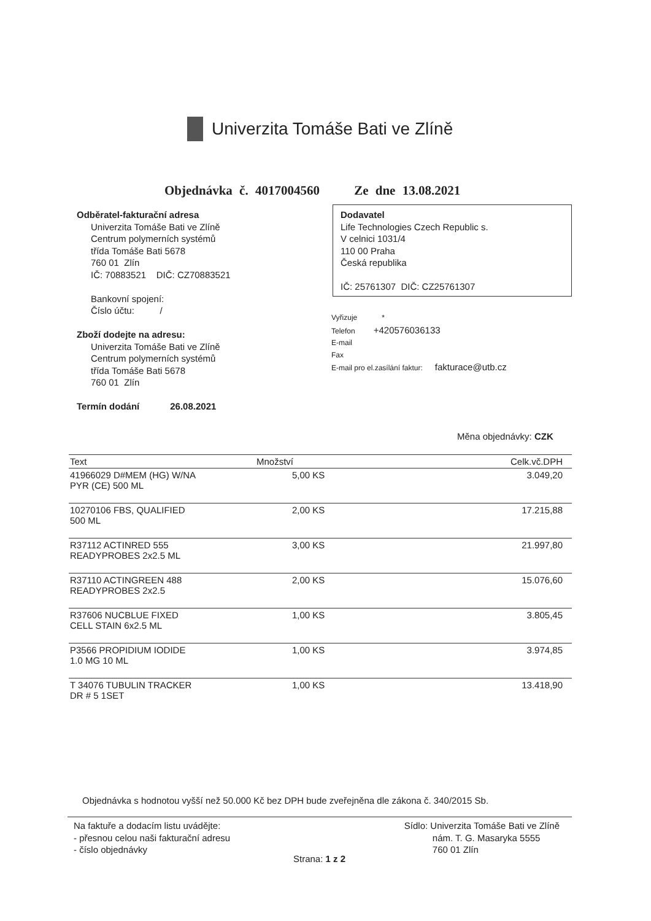Univerzita Tomáše Bati ve Zlíně
Objednávka č. 4017004560 Ze dne 13.08.2021
Odběratel-fakturační adresa
Univerzita Tomáše Bati ve Zlíně
Centrum polymerních systémů
třída Tomáše Bati 5678
760 01 Zlín
IČ: 70883521 DIČ: CZ70883521
Bankovní spojení:
Číslo účtu: /
Zboží dodejte na adresu:
Univerzita Tomáše Bati ve Zlíně
Centrum polymerních systémů
třída Tomáše Bati 5678
760 01 Zlín
Termín dodání 26.08.2021
Dodavatel
Life Technologies Czech Republic s.
V celnici 1031/4
110 00 Praha
Česká republika
IČ: 25761307 DIČ: CZ25761307
Vyřizuje *
Telefon +420576036133
E-mail
Fax
E-mail pro el.zasílání faktur: fakturace@utb.cz
Měna objednávky: CZK
| Text | Množství | Celk.vč.DPH |
| --- | --- | --- |
| 41966029 D#MEM (HG) W/NA PYR (CE) 500 ML | 5,00 KS | 3.049,20 |
| 10270106 FBS, QUALIFIED 500 ML | 2,00 KS | 17.215,88 |
| R37112 ACTINRED 555 READYPROBES 2x2.5 ML | 3,00 KS | 21.997,80 |
| R37110 ACTINGREEN 488 READYPROBES 2x2.5 | 2,00 KS | 15.076,60 |
| R37606 NUCBLUE FIXED CELL STAIN 6x2.5 ML | 1,00 KS | 3.805,45 |
| P3566 PROPIDIUM IODIDE 1.0 MG 10 ML | 1,00 KS | 3.974,85 |
| T 34076 TUBULIN TRACKER DR # 5 1SET | 1,00 KS | 13.418,90 |
Objednávka s hodnotou vyšší než 50.000 Kč bez DPH bude zveřejněna dle zákona č. 340/2015 Sb.
Na faktuře a dodacím listu uvádějte:
- přesnou celou naši fakturační adresu
- číslo objednávky
Sídlo: Univerzita Tomáše Bati ve Zlíně
nám. T. G. Masaryka 5555
760 01 Zlín
Strana: 1 z 2